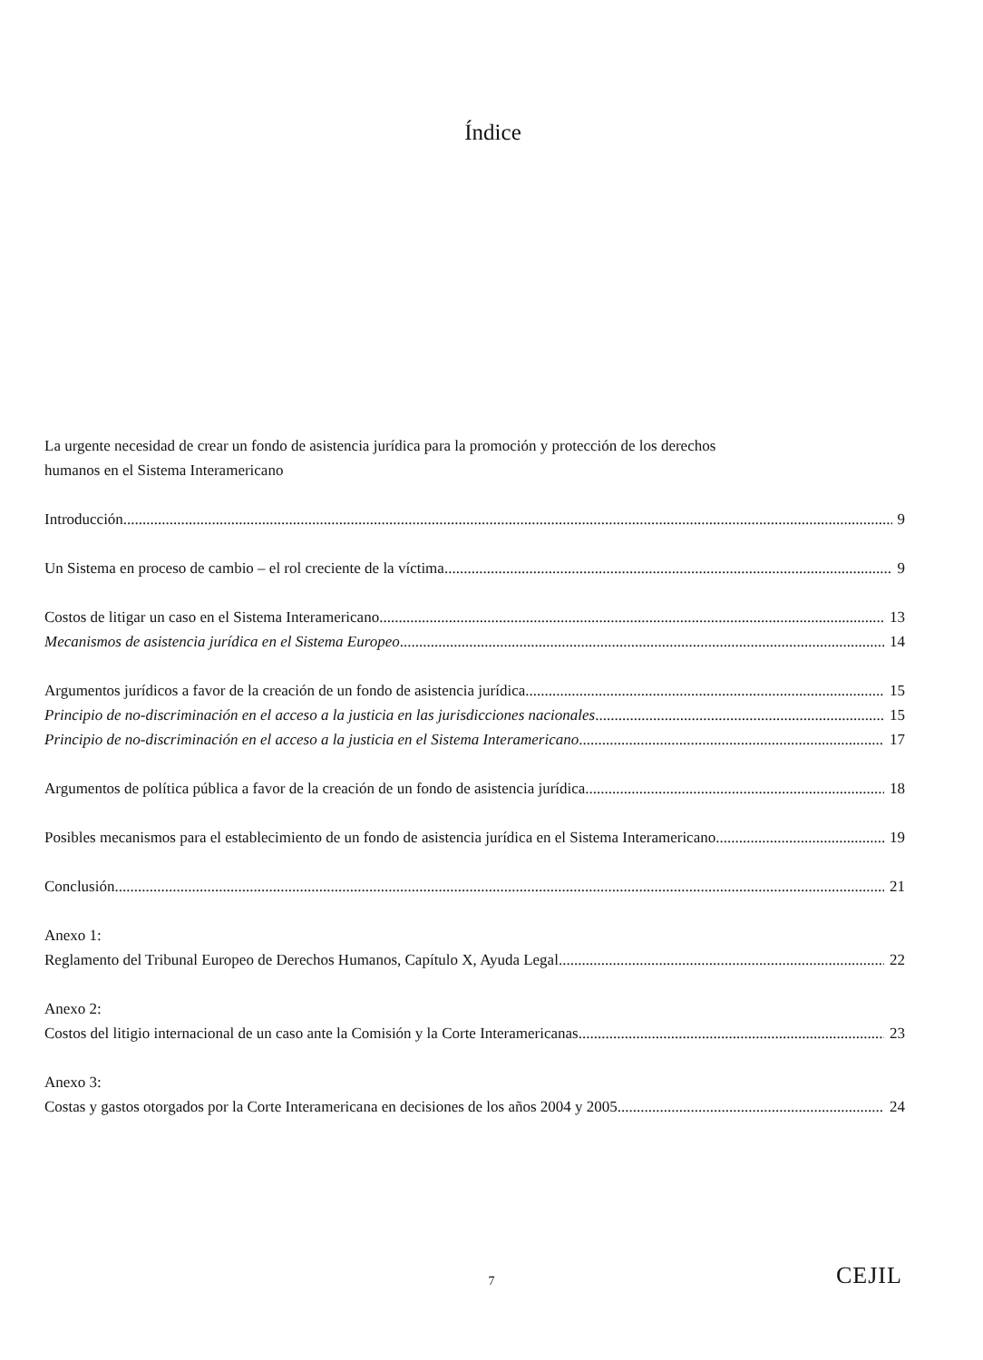Índice
La urgente necesidad de crear un fondo de asistencia jurídica para la promoción y protección de los derechos humanos en el Sistema Interamericano
Introducción 9
Un Sistema en proceso de cambio – el rol creciente de la víctima 9
Costos de litigar un caso en el Sistema Interamericano 13
Mecanismos de asistencia jurídica en el Sistema Europeo 14
Argumentos jurídicos a favor de la creación de un fondo de asistencia jurídica 15
Principio de no-discriminación en el acceso a la justicia en las jurisdicciones nacionales 15
Principio de no-discriminación en el acceso a la justicia en el Sistema Interamericano 17
Argumentos de política pública a favor de la creación de un fondo de asistencia jurídica 18
Posibles mecanismos para el establecimiento de un fondo de asistencia jurídica en el Sistema Interamericano 19
Conclusión 21
Anexo 1:
Reglamento del Tribunal Europeo de Derechos Humanos, Capítulo X, Ayuda Legal 22
Anexo 2:
Costos del litigio internacional de un caso ante la Comisión y la Corte Interamericanas 23
Anexo 3:
Costas y gastos otorgados por la Corte Interamericana en decisiones de los años 2004 y 2005 24
7 CEJIL